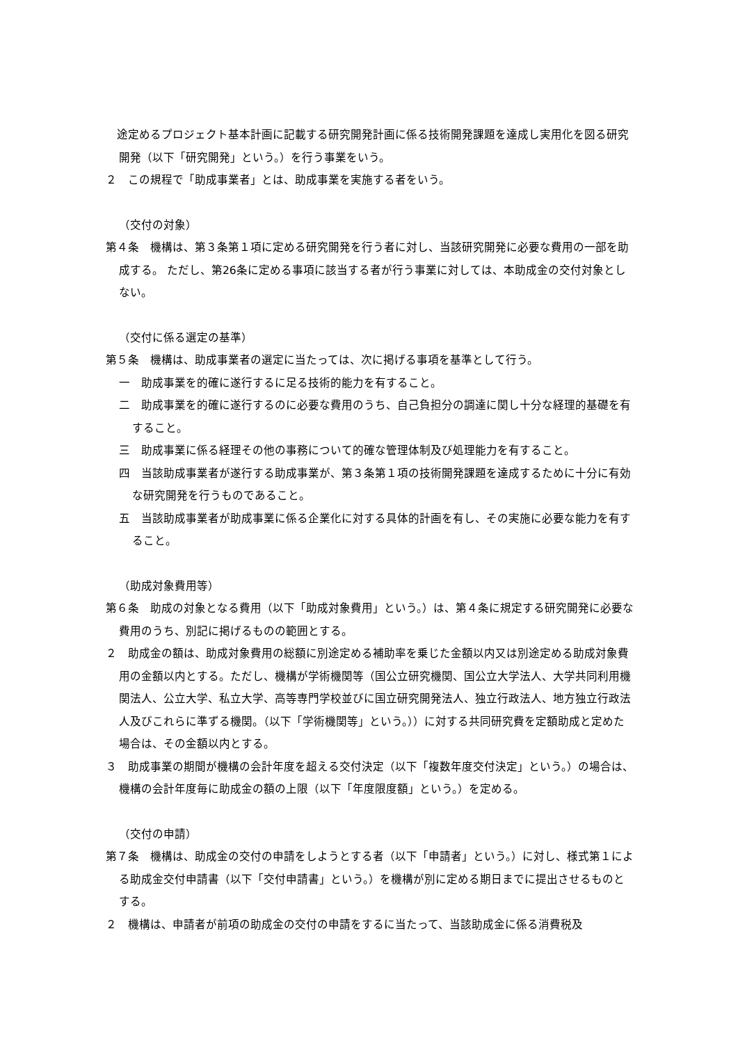途定めるプロジェクト基本計画に記載する研究開発計画に係る技術開発課題を達成し実用化を図る研究開発（以下「研究開発」という。）を行う事業をいう。
２　この規程で「助成事業者」とは、助成事業を実施する者をいう。
（交付の対象）
第４条　機構は、第３条第１項に定める研究開発を行う者に対し、当該研究開発に必要な費用の一部を助成する。 ただし、第26条に定める事項に該当する者が行う事業に対しては、本助成金の交付対象としない。
（交付に係る選定の基準）
第５条　機構は、助成事業者の選定に当たっては、次に掲げる事項を基準として行う。
一　助成事業を的確に遂行するに足る技術的能力を有すること。
二　助成事業を的確に遂行するのに必要な費用のうち、自己負担分の調達に関し十分な経理的基礎を有すること。
三　助成事業に係る経理その他の事務について的確な管理体制及び処理能力を有すること。
四　当該助成事業者が遂行する助成事業が、第３条第１項の技術開発課題を達成するために十分に有効な研究開発を行うものであること。
五　当該助成事業者が助成事業に係る企業化に対する具体的計画を有し、その実施に必要な能力を有すること。
（助成対象費用等）
第６条　助成の対象となる費用（以下「助成対象費用」という。）は、第４条に規定する研究開発に必要な費用のうち、別記に掲げるものの範囲とする。
２　助成金の額は、助成対象費用の総額に別途定める補助率を乗じた金額以内又は別途定める助成対象費用の金額以内とする。ただし、機構が学術機関等（国公立研究機関、国公立大学法人、大学共同利用機関法人、公立大学、私立大学、高等専門学校並びに国立研究開発法人、独立行政法人、地方独立行政法人及びこれらに準ずる機関。（以下「学術機関等」という。））に対する共同研究費を定額助成と定めた場合は、その金額以内とする。
３　助成事業の期間が機構の会計年度を超える交付決定（以下「複数年度交付決定」という。）の場合は、機構の会計年度毎に助成金の額の上限（以下「年度限度額」という。）を定める。
（交付の申請）
第７条　機構は、助成金の交付の申請をしようとする者（以下「申請者」という。）に対し、様式第１による助成金交付申請書（以下「交付申請書」という。）を機構が別に定める期日までに提出させるものとする。
２　機構は、申請者が前項の助成金の交付の申請をするに当たって、当該助成金に係る消費税及